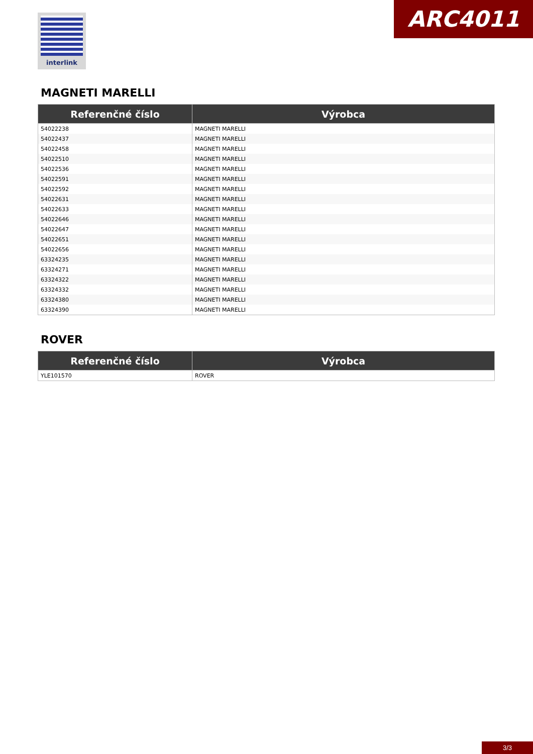interlink ARC4011
MAGNETI MARELLI
| Referenčné číslo | Výrobca |
| --- | --- |
| 54022238 | MAGNETI MARELLI |
| 54022437 | MAGNETI MARELLI |
| 54022458 | MAGNETI MARELLI |
| 54022510 | MAGNETI MARELLI |
| 54022536 | MAGNETI MARELLI |
| 54022591 | MAGNETI MARELLI |
| 54022592 | MAGNETI MARELLI |
| 54022631 | MAGNETI MARELLI |
| 54022633 | MAGNETI MARELLI |
| 54022646 | MAGNETI MARELLI |
| 54022647 | MAGNETI MARELLI |
| 54022651 | MAGNETI MARELLI |
| 54022656 | MAGNETI MARELLI |
| 63324235 | MAGNETI MARELLI |
| 63324271 | MAGNETI MARELLI |
| 63324322 | MAGNETI MARELLI |
| 63324332 | MAGNETI MARELLI |
| 63324380 | MAGNETI MARELLI |
| 63324390 | MAGNETI MARELLI |
ROVER
| Referenčné číslo | Výrobca |
| --- | --- |
| YLE101570 | ROVER |
3/3